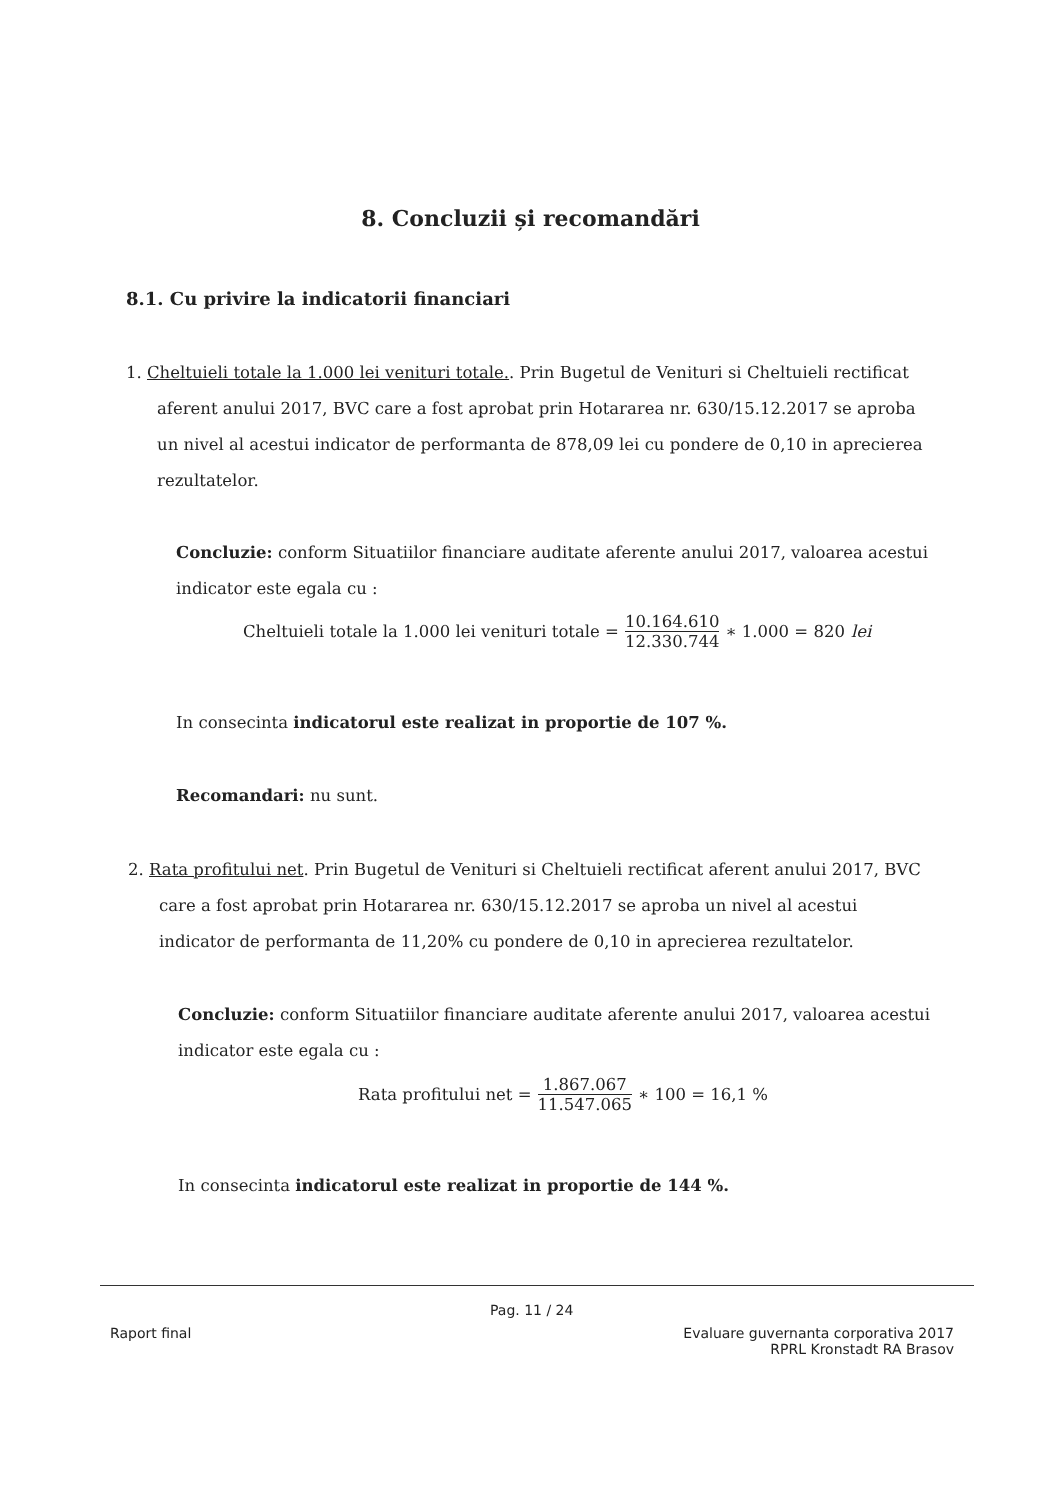8. Concluzii și recomandări
8.1. Cu privire la indicatorii financiari
1. Cheltuieli totale la 1.000 lei venituri totale.. Prin Bugetul de Venituri si Cheltuieli rectificat
aferent anului 2017, BVC care a fost aprobat prin Hotararea nr. 630/15.12.2017 se aproba
un nivel al acestui indicator de performanta de 878,09 lei cu pondere de 0,10 in aprecierea
rezultatelor.
Concluzie: conform Situatiilor financiare auditate aferente anului 2017, valoarea acestui indicator este egala cu :
Cheltuieli totale la 1.000 lei venituri totale = 10.164.610 12.330.744 ∗ 1.000 = 820 lei
In consecinta indicatorul este realizat in proportie de 107 %.
Recomandari: nu sunt.
2. Rata profitului net. Prin Bugetul de Venituri si Cheltuieli rectificat aferent anului 2017, BVC
care a fost aprobat prin Hotararea nr. 630/15.12.2017 se aproba un nivel al acestui
indicator de performanta de 11,20% cu pondere de 0,10 in aprecierea rezultatelor.
Concluzie: conform Situatiilor financiare auditate aferente anului 2017, valoarea acestui indicator este egala cu :
Rata profitului net = 1.867.067 11.547.065 ∗ 100 = 16,1 %
In consecinta indicatorul este realizat in proportie de 144 %.
Pag. 11 / 24
Raport final
Evaluare guvernanta corporativa 2017
RPRL Kronstadt RA Brasov